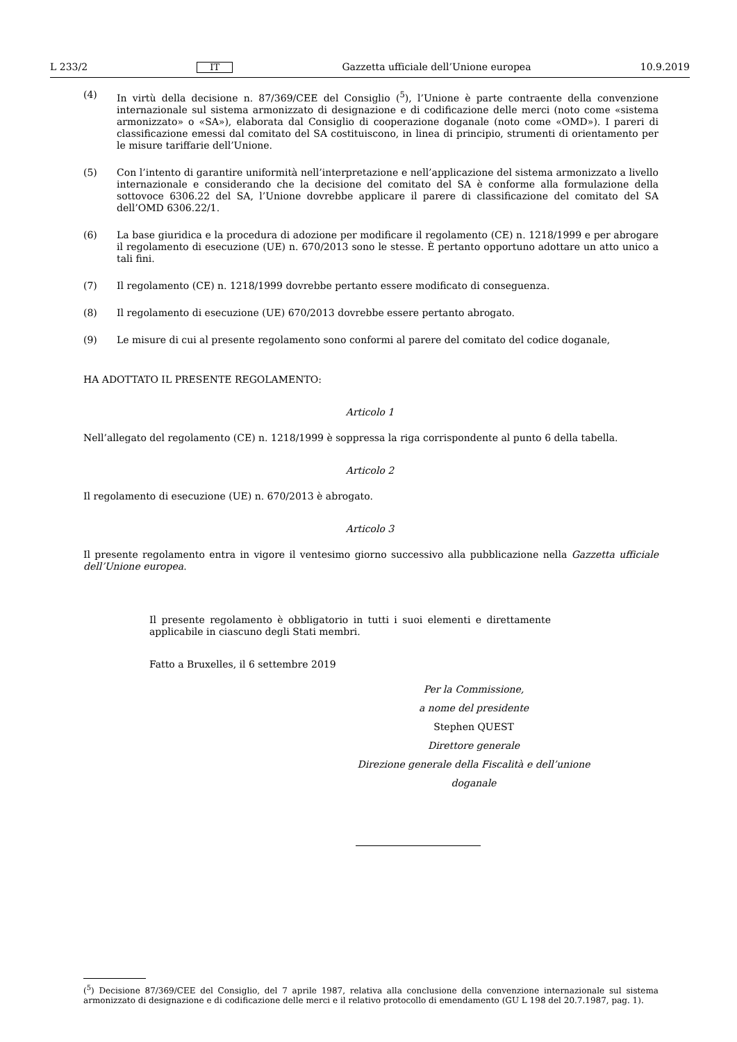L 233/2 IT Gazzetta ufficiale dell’Unione europea 10.9.2019
(4) In virtù della decisione n. 87/369/CEE del Consiglio (<sup>5</sup>), l’Unione è parte contraente della convenzione internazionale sul sistema armonizzato di designazione e di codificazione delle merci (noto come «sistema armonizzato» o «SA»), elaborata dal Consiglio di cooperazione doganale (noto come «OMD»). I pareri di classificazione emessi dal comitato del SA costituiscono, in linea di principio, strumenti di orientamento per le misure tariffarie dell’Unione.
(5) Con l’intento di garantire uniformità nell’interpretazione e nell’applicazione del sistema armonizzato a livello internazionale e considerando che la decisione del comitato del SA è conforme alla formulazione della sottovoce 6306.22 del SA, l’Unione dovrebbe applicare il parere di classificazione del comitato del SA dell’OMD 6306.22/1.
(6) La base giuridica e la procedura di adozione per modificare il regolamento (CE) n. 1218/1999 e per abrogare il regolamento di esecuzione (UE) n. 670/2013 sono le stesse. È pertanto opportuno adottare un atto unico a tali fini.
(7) Il regolamento (CE) n. 1218/1999 dovrebbe pertanto essere modificato di conseguenza.
(8) Il regolamento di esecuzione (UE) 670/2013 dovrebbe essere pertanto abrogato.
(9) Le misure di cui al presente regolamento sono conformi al parere del comitato del codice doganale,
HA ADOTTATO IL PRESENTE REGOLAMENTO:
Articolo 1
Nell’allegato del regolamento (CE) n. 1218/1999 è soppressa la riga corrispondente al punto 6 della tabella.
Articolo 2
Il regolamento di esecuzione (UE) n. 670/2013 è abrogato.
Articolo 3
Il presente regolamento entra in vigore il ventesimo giorno successivo alla pubblicazione nella Gazzetta ufficiale dell’Unione europea.
Il presente regolamento è obbligatorio in tutti i suoi elementi e direttamente applicabile in ciascuno degli Stati membri.
Fatto a Bruxelles, il 6 settembre 2019
Per la Commissione,
a nome del presidente
Stephen QUEST
Direttore generale
Direzione generale della Fiscalità e dell’unione doganale
(<sup>5</sup>) Decisione 87/369/CEE del Consiglio, del 7 aprile 1987, relativa alla conclusione della convenzione internazionale sul sistema armonizzato di designazione e di codificazione delle merci e il relativo protocollo di emendamento (GU L 198 del 20.7.1987, pag. 1).